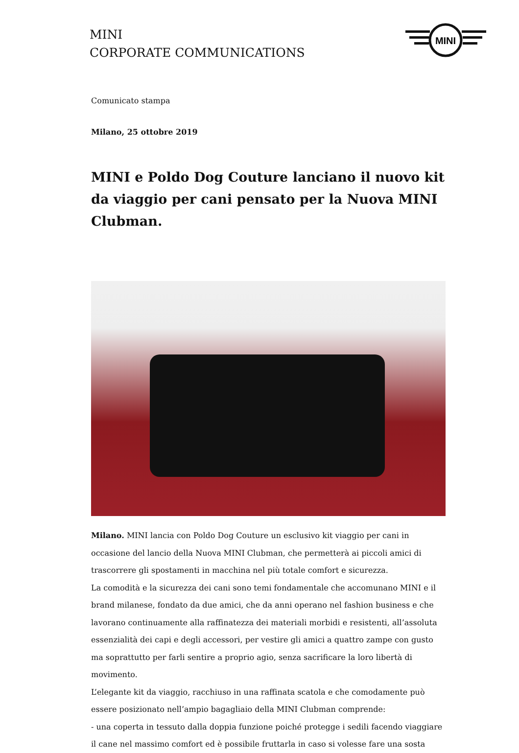MINI
CORPORATE COMMUNICATIONS
MINI
Comunicato stampa
Milano, 25 ottobre 2019
MINI e Poldo Dog Couture lanciano il nuovo kit da viaggio per cani pensato per la Nuova MINI Clubman.
Milano. MINI lancia con Poldo Dog Couture un esclusivo kit viaggio per cani in occasione del lancio della Nuova MINI Clubman, che permetterà ai piccoli amici di trascorrere gli spostamenti in macchina nel più totale comfort e sicurezza.
La comodità e la sicurezza dei cani sono temi fondamentale che accomunano MINI e il brand milanese, fondato da due amici, che da anni operano nel fashion business e che lavorano continuamente alla raffinatezza dei materiali morbidi e resistenti, all’assoluta essenzialità dei capi e degli accessori, per vestire gli amici a quattro zampe con gusto ma soprattutto per farli sentire a proprio agio, senza sacrificare la loro libertà di movimento.
L’elegante kit da viaggio, racchiuso in una raffinata scatola e che comodamente può essere posizionato nell’ampio bagagliaio della MINI Clubman comprende:
- una coperta in tessuto dalla doppia funzione poiché protegge i sedili facendo viaggiare il cane nel massimo comfort ed è possibile fruttarla in caso si volesse fare una sosta